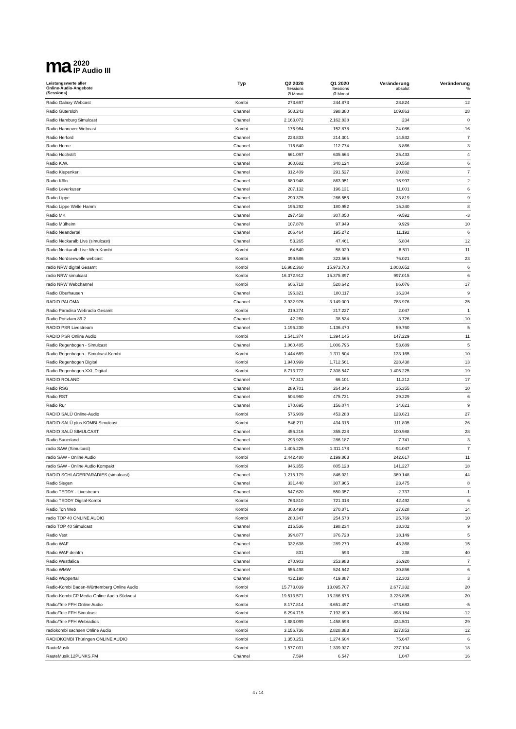ma
2020
IP Audio III
| Leistungswerte aller Online-Audio-Angebote (Sessions) | Typ | Q2 2020 Sessions Ø Monat | Q1 2020 Sessions Ø Monat | Veränderung absolut | Veränderung % |
| --- | --- | --- | --- | --- | --- |
| Radio Galaxy Webcast | Kombi | 273.697 | 244.873 | 28.824 | 12 |
| Radio Gütersloh | Channel | 508.243 | 398.380 | 109.863 | 28 |
| Radio Hamburg Simulcast | Channel | 2.163.072 | 2.162.838 | 234 | 0 |
| Radio Hannover Webcast | Kombi | 176.964 | 152.878 | 24.086 | 16 |
| Radio Herford | Channel | 228.833 | 214.301 | 14.532 | 7 |
| Radio Herne | Channel | 116.640 | 112.774 | 3.866 | 3 |
| Radio Hochstift | Channel | 661.097 | 635.664 | 25.433 | 4 |
| Radio K.W. | Channel | 360.682 | 340.124 | 20.558 | 6 |
| Radio Kiepenkerl | Channel | 312.409 | 291.527 | 20.882 | 7 |
| Radio Köln | Channel | 880.948 | 863.951 | 16.997 | 2 |
| Radio Leverkusen | Channel | 207.132 | 196.131 | 11.001 | 6 |
| Radio Lippe | Channel | 290.375 | 266.556 | 23.819 | 9 |
| Radio Lippe Welle Hamm | Channel | 196.292 | 180.952 | 15.340 | 8 |
| Radio MK | Channel | 297.458 | 307.050 | -9.592 | -3 |
| Radio Mülheim | Channel | 107.878 | 97.949 | 9.929 | 10 |
| Radio Neandertal | Channel | 206.464 | 195.272 | 11.192 | 6 |
| Radio Neckaralb Live (simulcast) | Channel | 53.265 | 47.461 | 5.804 | 12 |
| Radio Neckaralb Live Web-Kombi | Kombi | 64.540 | 58.029 | 6.511 | 11 |
| Radio Nordseewelle webcast | Kombi | 399.586 | 323.565 | 76.021 | 23 |
| radio NRW digital Gesamt | Kombi | 16.982.360 | 15.973.708 | 1.008.652 | 6 |
| radio NRW simulcast | Kombi | 16.372.912 | 15.375.897 | 997.015 | 6 |
| radio NRW Webchannel | Kombi | 606.718 | 520.642 | 86.076 | 17 |
| Radio Oberhausen | Channel | 196.321 | 180.117 | 16.204 | 9 |
| RADIO PALOMA | Channel | 3.932.976 | 3.149.000 | 783.976 | 25 |
| Radio Paradiso Webradio Gesamt | Kombi | 219.274 | 217.227 | 2.047 | 1 |
| Radio Potsdam 89.2 | Channel | 42.260 | 38.534 | 3.726 | 10 |
| RADIO PSR Livestream | Channel | 1.196.230 | 1.136.470 | 59.760 | 5 |
| RADIO PSR Online Audio | Kombi | 1.541.374 | 1.394.145 | 147.229 | 11 |
| Radio Regenbogen - Simulcast | Channel | 1.060.485 | 1.006.796 | 53.689 | 5 |
| Radio Regenbogen - Simulcast-Kombi | Kombi | 1.444.669 | 1.311.504 | 133.165 | 10 |
| Radio Regenbogen Digital | Kombi | 1.940.999 | 1.712.561 | 228.438 | 13 |
| Radio Regenbogen XXL Digital | Kombi | 8.713.772 | 7.308.547 | 1.405.225 | 19 |
| RADIO ROLAND | Channel | 77.313 | 66.101 | 11.212 | 17 |
| Radio RSG | Channel | 289.701 | 264.346 | 25.355 | 10 |
| Radio RST | Channel | 504.960 | 475.731 | 29.229 | 6 |
| Radio Rur | Channel | 170.695 | 156.074 | 14.621 | 9 |
| RADIO SALÜ Online-Audio | Kombi | 576.909 | 453.288 | 123.621 | 27 |
| RADIO SALÜ plus KOMBI Simulcast | Kombi | 546.211 | 434.316 | 111.895 | 26 |
| RADIO SALÜ SIMULCAST | Channel | 456.216 | 355.228 | 100.988 | 28 |
| Radio Sauerland | Channel | 293.928 | 286.187 | 7.741 | 3 |
| radio SAW (Simulcast) | Channel | 1.405.225 | 1.311.178 | 94.047 | 7 |
| radio SAW - Online Audio | Kombi | 2.442.480 | 2.199.863 | 242.617 | 11 |
| radio SAW - Online Audio Kompakt | Kombi | 946.355 | 805.128 | 141.227 | 18 |
| RADIO SCHLAGERPARADIES (simulcast) | Channel | 1.215.179 | 846.031 | 369.148 | 44 |
| Radio Siegen | Channel | 331.440 | 307.965 | 23.475 | 8 |
| Radio TEDDY - Livestream | Channel | 547.620 | 550.357 | -2.737 | -1 |
| Radio TEDDY Digital-Kombi | Kombi | 763.810 | 721.318 | 42.492 | 6 |
| Radio Ton Web | Kombi | 308.499 | 270.871 | 37.628 | 14 |
| radio TOP 40 ONLINE AUDIO | Kombi | 280.347 | 254.578 | 25.769 | 10 |
| radio TOP 40 Simulcast | Channel | 216.536 | 198.234 | 18.302 | 9 |
| Radio Vest | Channel | 394.877 | 376.728 | 18.149 | 5 |
| Radio WAF | Channel | 332.638 | 289.270 | 43.368 | 15 |
| Radio WAF deinfm | Channel | 831 | 593 | 238 | 40 |
| Radio Westfalica | Channel | 270.903 | 253.983 | 16.920 | 7 |
| Radio WMW | Channel | 555.498 | 524.642 | 30.856 | 6 |
| Radio Wuppertal | Channel | 432.190 | 419.887 | 12.303 | 3 |
| Radio-Kombi Baden-Württemberg Online Audio | Kombi | 15.773.039 | 13.095.707 | 2.677.332 | 20 |
| Radio-Kombi CP Media Online Audio Südwest | Kombi | 19.513.571 | 16.286.676 | 3.226.895 | 20 |
| Radio/Tele FFH Online Audio | Kombi | 8.177.814 | 8.651.497 | -473.683 | -5 |
| Radio/Tele FFH Simulcast | Kombi | 6.294.715 | 7.192.899 | -898.184 | -12 |
| Radio/Tele FFH Webradios | Kombi | 1.883.099 | 1.458.598 | 424.501 | 29 |
| radiokombi sachsen Online Audio | Kombi | 3.156.736 | 2.828.883 | 327.853 | 12 |
| RADIOKOMBI Thüringen ONLINE AUDIO | Kombi | 1.350.251 | 1.274.604 | 75.647 | 6 |
| RauteMusik | Kombi | 1.577.031 | 1.339.927 | 237.104 | 18 |
| RauteMusik.12PUNKS.FM | Channel | 7.594 | 6.547 | 1.047 | 16 |
4 / 14